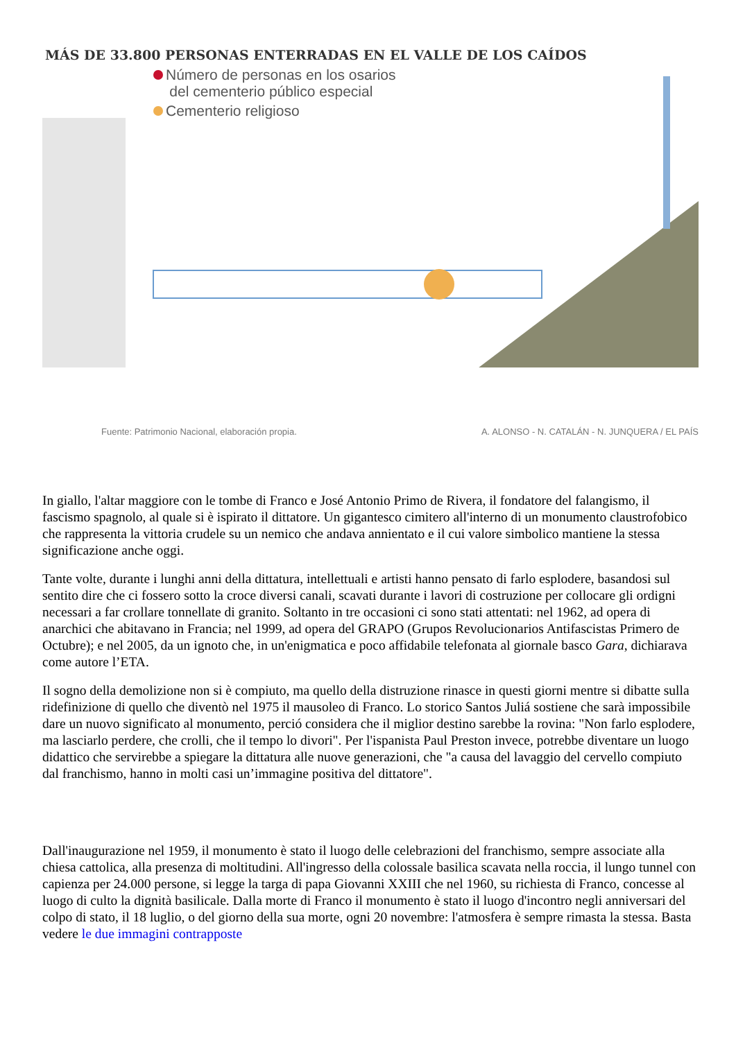MÁS DE 33.800 PERSONAS ENTERRADAS EN EL VALLE DE LOS CAÍDOS
Número de personas en los osarios
del cementerio público especial
Cementerio religioso
Fuente: Patrimonio Nacional, elaboración propia. A. ALONSO - N. CATALÁN - N. JUNQUERA / EL PAÍS
In giallo, l'altar maggiore con le tombe di Franco e José Antonio Primo de Rivera, il fondatore del falangismo, il fascismo spagnolo, al quale si è ispirato il dittatore. Un gigantesco cimitero all'interno di un monumento claustrofobico che rappresenta la vittoria crudele su un nemico che andava annientato e il cui valore simbolico mantiene la stessa significazione anche oggi.
Tante volte, durante i lunghi anni della dittatura, intellettuali e artisti hanno pensato di farlo esplodere, basandosi sul sentito dire che ci fossero sotto la croce diversi canali, scavati durante i lavori di costruzione per collocare gli ordigni necessari a far crollare tonnellate di granito. Soltanto in tre occasioni ci sono stati attentati: nel 1962, ad opera di anarchici che abitavano in Francia; nel 1999, ad opera del GRAPO (Grupos Revolucionarios Antifascistas Primero de Octubre); e nel 2005, da un ignoto che, in un'enigmatica e poco affidabile telefonata al giornale basco Gara, dichiarava come autore l’ETA.
Il sogno della demolizione non si è compiuto, ma quello della distruzione rinasce in questi giorni mentre si dibatte sulla ridefinizione di quello che diventò nel 1975 il mausoleo di Franco. Lo storico Santos Juliá sostiene che sarà impossibile dare un nuovo significato al monumento, perció considera che il miglior destino sarebbe la rovina: "Non farlo esplodere, ma lasciarlo perdere, che crolli, che il tempo lo divori". Per l'ispanista Paul Preston invece, potrebbe diventare un luogo didattico che servirebbe a spiegare la dittatura alle nuove generazioni, che "a causa del lavaggio del cervello compiuto dal franchismo, hanno in molti casi un’immagine positiva del dittatore".
Dall'inaugurazione nel 1959, il monumento è stato il luogo delle celebrazioni del franchismo, sempre associate alla chiesa cattolica, alla presenza di moltitudini. All'ingresso della colossale basilica scavata nella roccia, il lungo tunnel con capienza per 24.000 persone, si legge la targa di papa Giovanni XXIII che nel 1960, su richiesta di Franco, concesse al luogo di culto la dignità basilicale. Dalla morte di Franco il monumento è stato il luogo d'incontro negli anniversari del colpo di stato, il 18 luglio, o del giorno della sua morte, ogni 20 novembre: l'atmosfera è sempre rimasta la stessa. Basta vedere le due immagini contrapposte